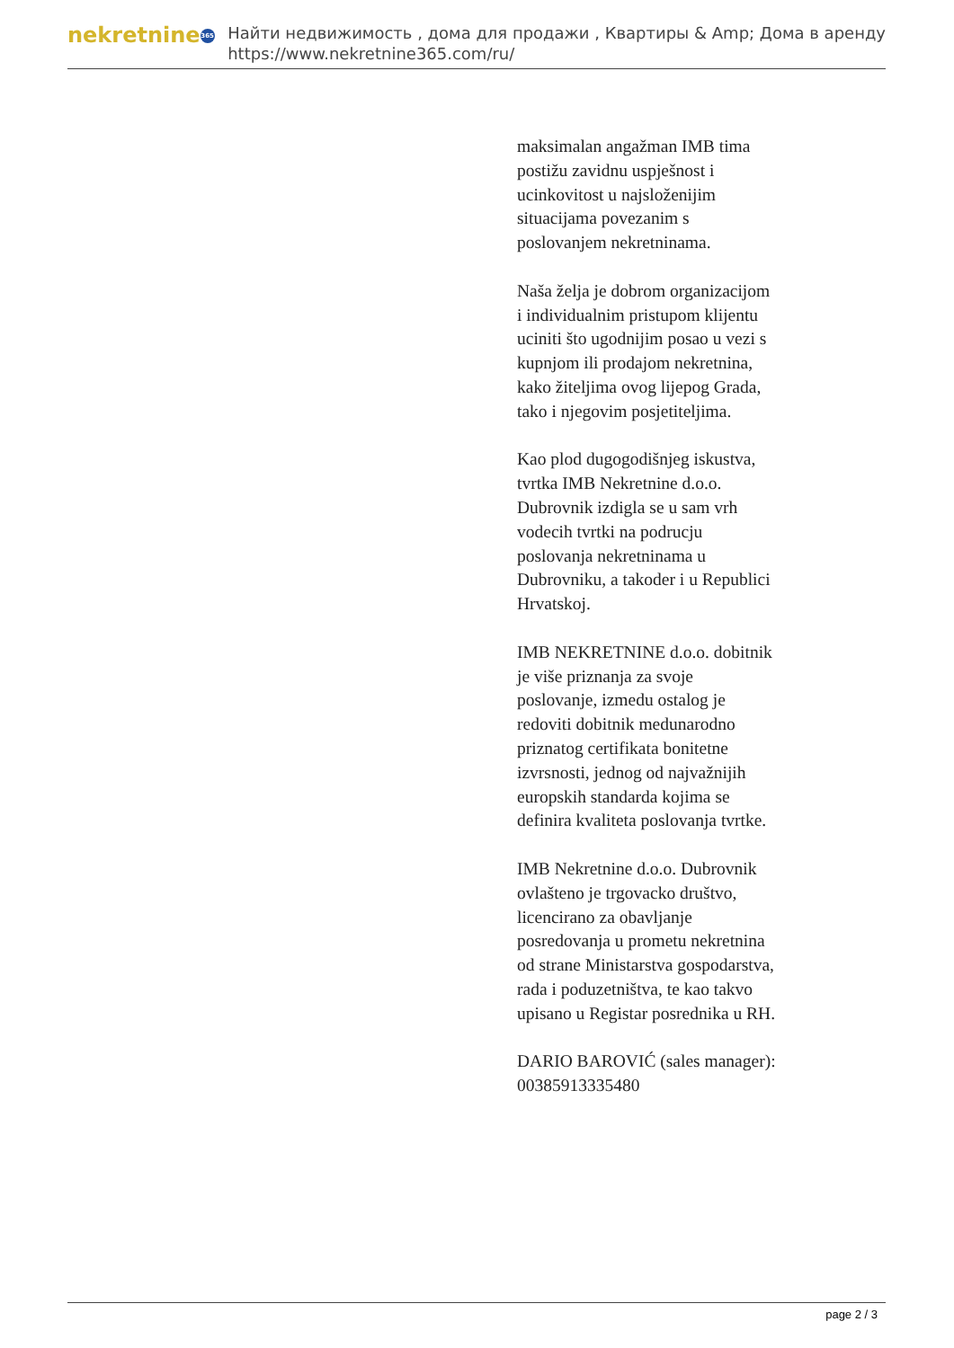nekretnine 365
Найти недвижимость , дома для продажи , Квартиры & Amp; Дома в аренду
https://www.nekretnine365.com/ru/
maksimalan angažman IMB tima postižu zavidnu uspješnost i ucinkovitost u najsloženijim situacijama povezanim s poslovanjem nekretninama.
Naša želja je dobrom organizacijom i individualnim pristupom klijentu uciniti što ugodnijim posao u vezi s kupnjom ili prodajom nekretnina, kako žiteljima ovog lijepog Grada, tako i njegovim posjetiteljima.
Kao plod dugogodišnjeg iskustva, tvrtka IMB Nekretnine d.o.o. Dubrovnik izdigla se u sam vrh vodecih tvrtki na podrucju poslovanja nekretninama u Dubrovniku, a takoder i u Republici Hrvatskoj.
IMB NEKRETNINE d.o.o. dobitnik je više priznanja za svoje poslovanje, izmedu ostalog je redoviti dobitnik medunarodno priznatog certifikata bonitetne izvrsnosti, jednog od najvažnijih europskih standarda kojima se definira kvaliteta poslovanja tvrtke.
IMB Nekretnine d.o.o. Dubrovnik ovlašteno je trgovacko društvo, licencirano za obavljanje posredovanja u prometu nekretnina od strane Ministarstva gospodarstva, rada i poduzetništva, te kao takvo upisano u Registar posrednika u RH.
DARIO BAROVIĆ (sales manager): 00385913335480
page 2 / 3